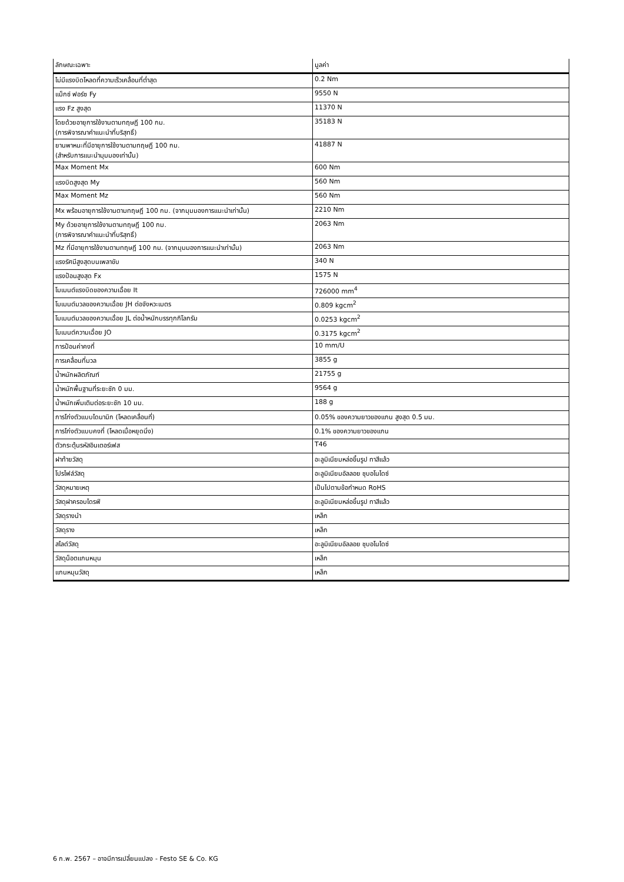| ลักษณะเฉพาะ | มูลค่า |
| --- | --- |
| ไม่มีแรงบิดโหลดที่ความเร็วเคลื่อนที่ต่ำสุด | 0.2 Nm |
| แม็กซ์ ฟอร์ซ Fy | 9550 N |
| แรง Fz สูงสุด | 11370 N |
| โดยด้วยอายุการใช้งานตามทฤษฎี 100 กม. (การพิจารณาคำแนะนำที่บริสุทธิ์) | 35183 N |
| ยานพาหนะที่มีอายุการใช้งานตามทฤษฎี 100 กม. (สำหรับการแนะนำมุมมองเท่านั้น) | 41887 N |
| Max Moment Mx | 600 Nm |
| แรงบิดสูงสุด My | 560 Nm |
| Max Moment Mz | 560 Nm |
| Mx พร้อมอายุการใช้งานตามทฤษฎี 100 กม. (จากมุมมองการแนะนำเท่านั้น) | 2210 Nm |
| My ด้วยอายุการใช้งานตามทฤษฎี 100 กม. (การพิจารณาคำแนะนำที่บริสุทธิ์) | 2063 Nm |
| Mz ที่มีอายุการใช้งานตามทฤษฎี 100 กม. (จากมุมมองการแนะนำเท่านั้น) | 2063 Nm |
| แรงรัศมีสูงสุดบนเพลาขับ | 340 N |
| แรงป้อนสูงสุด Fx | 1575 N |
| โมเมนต์แรงบิดของความเฉื่อย It | 726000 mm<sup>4</sup> |
| โมเมนต์มวลของความเฉื่อย JH ต่อจังหวะเมตร | 0.809 kgcm<sup>2</sup> |
| โมเมนต์มวลของความเฉื่อย JL ต่อน้ำหนักบรรทุกกิโลกรัม | 0.0253 kgcm<sup>2</sup> |
| โมเมนต์ความเฉื่อย JO | 0.3175 kgcm<sup>2</sup> |
| การป้อนค่าคงที่ | 10 mm/U |
| การเคลื่อนที่มวล | 3855 g |
| น้ำหนักผลิตภัณฑ์ | 21755 g |
| น้ำหนักพื้นฐานที่ระยะชัก 0 มม. | 9564 g |
| น้ำหนักเพิ่มเติมต่อระยะชัก 10 มม. | 188 g |
| การโก่งตัวแบบไดนามิก (โหลดเคลื่อนที่) | 0.05% ของความยาวของแกน สูงสุด 0.5 มม. |
| การโก่งตัวแบบคงที่ (โหลดเมื่อหยุดนิ่ง) | 0.1% ของความยาวของแกน |
| ตัวกระตุ้นรหัสอินเตอร์เฟส | T46 |
| ฝาท้ายวัสดุ | อะลูมิเนียมหล่อขึ้นรูป ทาสีแล้ว |
| โปรไฟล์วัสดุ | อะลูมิเนียมอัลลอย ชุบอโนไดซ์ |
| วัสดุหมายเหตุ | เป็นไปตามข้อกำหนด RoHS |
| วัสดุฝาครอบไดรฟ์ | อะลูมิเนียมหล่อขึ้นรูป ทาสีแล้ว |
| วัสดุรางนำ | เหล็ก |
| วัสดุราง | เหล็ก |
| สไลด์วัสดุ | อะลูมิเนียมอัลลอย ชุบอโนไดซ์ |
| วัสดุน็อตแกนหมุน | เหล็ก |
| แกนหมุนวัสดุ | เหล็ก |
6 ก.พ. 2567 – อาจมีการเปลี่ยนแปลง - Festo SE & Co. KG